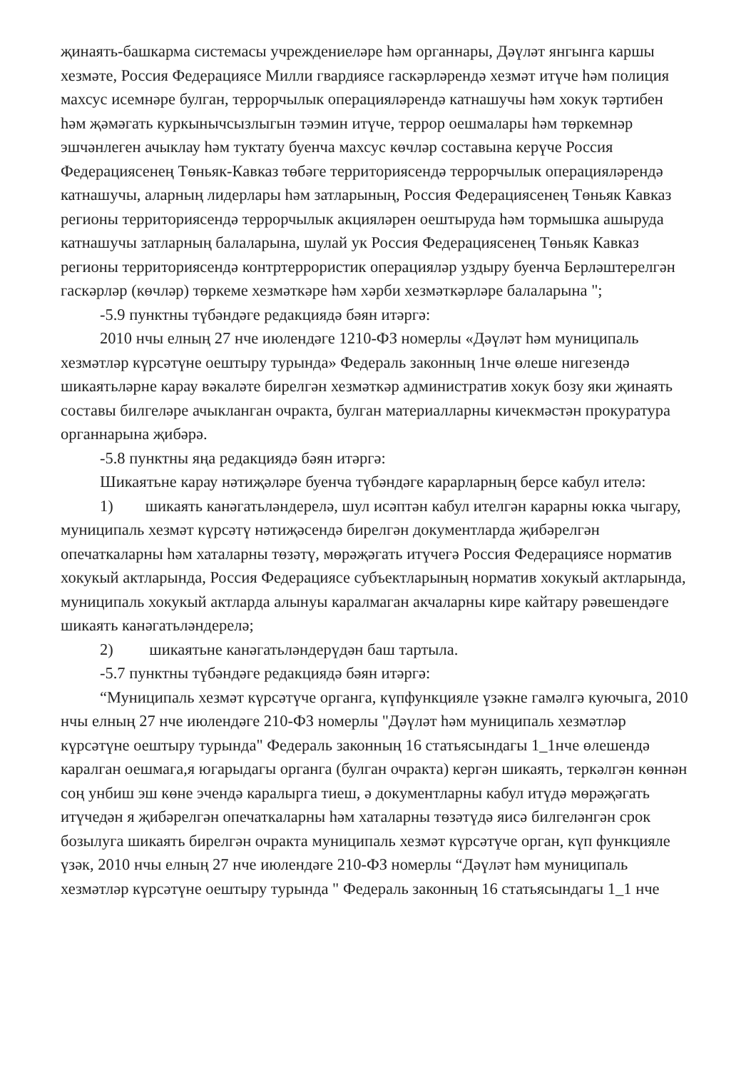җинаять-башкарма системасы учреждениеләре һәм органнары, Дәүләт янгынга каршы хезмәте, Россия Федерациясе Милли гвардиясе гаскәрләрендә хезмәт итүче һәм полиция махсус исемнәре булган, террорчылык операцияләрендә катнашучы һәм хокук тәртибен һәм җәмәгать куркынычсызлыгын тәэмин итүче, террор оешмалары һәм төркемнәр эшчәнлеген ачыклау һәм туктату буенча махсус көчләр составына керүче Россия Федерациясенең Төньяк-Кавказ төбәге территориясендә террорчылык операцияләрендә катнашучы, аларның лидерлары һәм затларының, Россия Федерациясенең Төньяк Кавказ регионы территориясендә террорчылык акцияләрен оештыруда һәм тормышка ашыруда катнашучы затларның балаларына, шулай ук Россия Федерациясенең Төньяк Кавказ регионы территориясендә контртеррористик операцияләр уздыру буенча Берләштерелгән гаскәрләр (көчләр) төркеме хезмәткәре һәм хәрби хезмәткәрләре балаларына ";
-5.9 пунктны түбәндәге редакциядә бәян итәргә:
2010 нчы елның 27 нче июлендәге 1210-ФЗ номерлы «Дәүләт һәм муниципаль хезмәтләр күрсәтүне оештыру турында» Федераль законның 1нче өлеше нигезендә шикаятьләрне карау вәкаләте бирелгән хезмәткәр административ хокук бозу яки җинаять составы билгеләре ачыкланган очракта, булган материалларны кичекмәстән прокуратура органнарына җибәрә.
-5.8 пунктны яңа редакциядә бәян итәргә:
Шикаятьне карау нәтиҗәләре буенча түбәндәге карарларның берсе кабул ителә:
1) шикаять канәгатьләндерелә, шул исәптән кабул ителгән карарны юкка чыгару, муниципаль хезмәт күрсәтү нәтиҗәсендә бирелгән документларда җибәрелгән опечаткаларны һәм хаталарны төзәтү, мөрәҗәгать итүчегә Россия Федерациясе норматив хокукый актларында, Россия Федерациясе субъектларының норматив хокукый актларында, муниципаль хокукый актларда алынуы каралмаган акчаларны кире кайтару рәвешендәге шикаять канәгатьләндерелә;
2) шикаятьне канәгатьләндерүдән баш тартыла.
-5.7 пунктны түбәндәге редакциядә бәян итәргә:
“Муниципаль хезмәт күрсәтүче органга, күпфункцияле үзәкне гамәлгә куючыга, 2010 нчы елның 27 нче июлендәге 210-ФЗ номерлы "Дәүләт һәм муниципаль хезмәтләр күрсәтүне оештыру турында" Федераль законның 16 статьясындагы 1_1нче өлешендә каралган оешмага,я югарыдагы органга (булган очракта) кергән шикаять, теркәлгән көннән соң унбиш эш көне эчендә каралырга тиеш, ә документларны кабул итүдә мөрәҗәгать итүчедән я җибәрелгән опечаткаларны һәм хаталарны төзәтүдә яисә билгеләнгән срок бозылуга шикаять бирелгән очракта муниципаль хезмәт күрсәтүче орган, күп функцияле үзәк, 2010 нчы елның 27 нче июлендәге 210-ФЗ номерлы “Дәүләт һәм муниципаль хезмәтләр күрсәтүне оештыру турында " Федераль законның 16 статьясындагы 1_1 нче